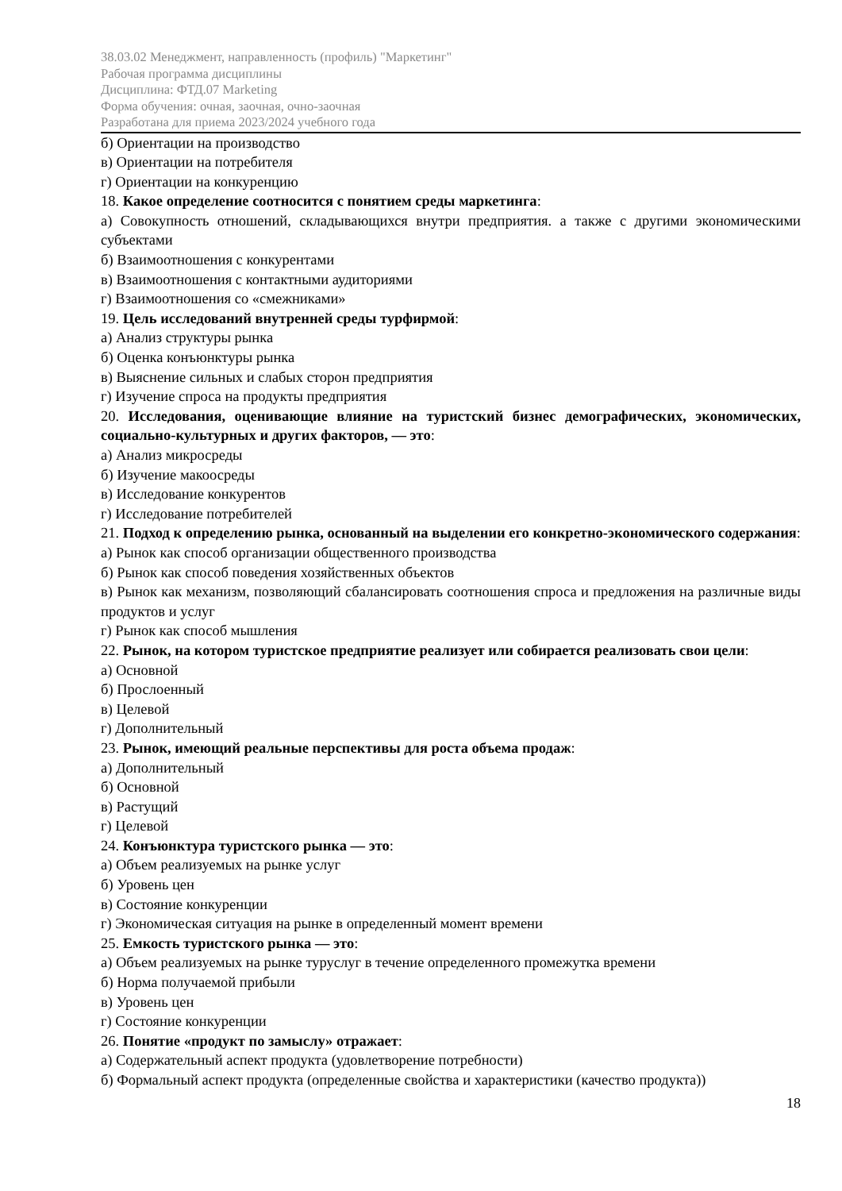38.03.02 Менеджмент, направленность (профиль) "Маркетинг"
Рабочая программа дисциплины
Дисциплина: ФТД.07 Marketing
Форма обучения: очная, заочная, очно-заочная
Разработана для приема 2023/2024 учебного года
б) Ориентации на производство
в) Ориентации на потребителя
г) Ориентации на конкуренцию
18. Какое определение соотносится с понятием среды маркетинга:
а) Совокупность отношений, складывающихся внутри предприятия. а также с другими экономическими субъектами
б) Взаимоотношения с конкурентами
в) Взаимоотношения с контактными аудиториями
г) Взаимоотношения со «смежниками»
19. Цель исследований внутренней среды турфирмой:
а) Анализ структуры рынка
б) Оценка конъюнктуры рынка
в) Выяснение сильных и слабых сторон предприятия
г) Изучение спроса на продукты предприятия
20. Исследования, оценивающие влияние на туристский бизнес демографических, экономических, социально-культурных и других факторов, — это:
а) Анализ микросреды
б) Изучение макоосреды
в) Исследование конкурентов
г) Исследование потребителей
21. Подход к определению рынка, основанный на выделении его конкретно-экономического содержания:
а) Рынок как способ организации общественного производства
б) Рынок как способ поведения хозяйственных объектов
в) Рынок как механизм, позволяющий сбалансировать соотношения спроса и предложения на различные виды продуктов и услуг
г) Рынок как способ мышления
22. Рынок, на котором туристское предприятие реализует или собирается реализовать свои цели:
а) Основной
б) Прослоенный
в) Целевой
г) Дополнительный
23. Рынок, имеющий реальные перспективы для роста объема продаж:
а) Дополнительный
б) Основной
в) Растущий
г) Целевой
24. Конъюнктура туристского рынка — это:
а) Объем реализуемых на рынке услуг
б) Уровень цен
в) Состояние конкуренции
г) Экономическая ситуация на рынке в определенный момент времени
25. Емкость туристского рынка — это:
а) Объем реализуемых на рынке туруслуг в течение определенного промежутка времени
б) Норма получаемой прибыли
в) Уровень цен
г) Состояние конкуренции
26. Понятие «продукт по замыслу» отражает:
а) Содержательный аспект продукта (удовлетворение потребности)
б) Формальный аспект продукта (определенные свойства и характеристики (качество продукта))
18